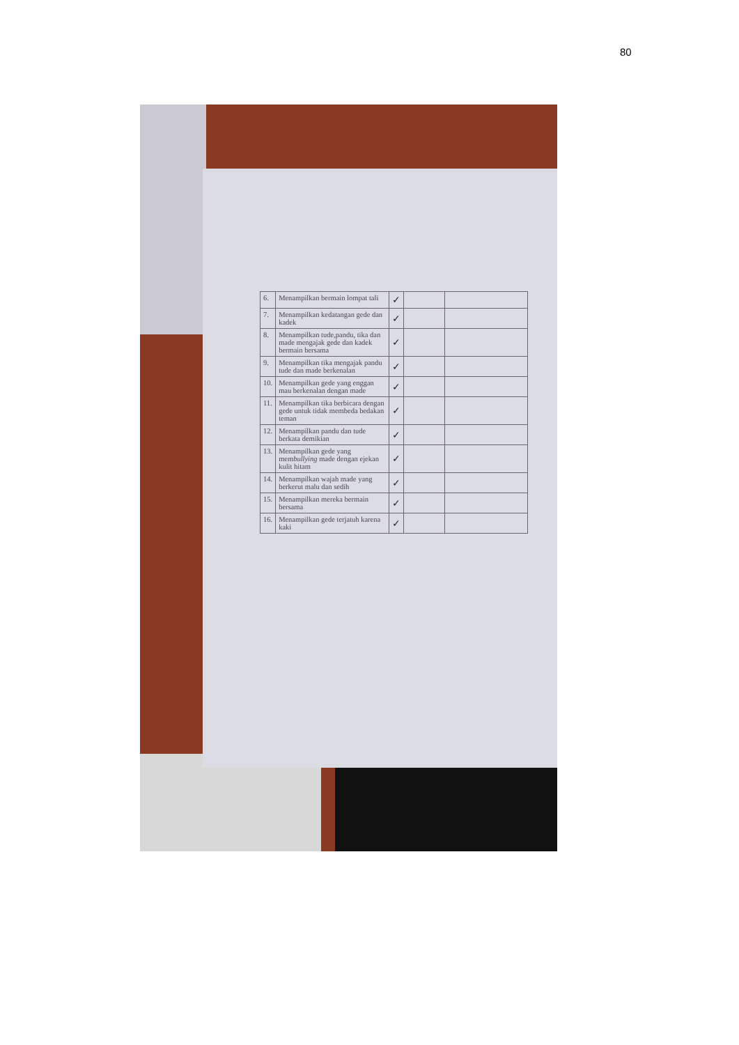80
| 6. | Menampilkan bermain lompat tali | ✓ | | |
| 7. | Menampilkan kedatangan gede dan kadek | ✓ | | |
| 8. | Menampilkan tude,pandu, tika dan made mengajak gede dan kadek bermain bersama | ✓ | | |
| 9. | Menampilkan tika mengajak pandu tude dan made berkenalan | ✓ | | |
| 10. | Menampilkan gede yang enggan mau berkenalan dengan made | ✓ | | |
| 11. | Menampilkan tika berbicara dengan gede untuk tidak membeda bedakan teman | ✓ | | |
| 12. | Menampilkan pandu dan tude berkata demikian | ✓ | | |
| 13. | Menampilkan gede yang mem bullying made dengan ejekan kulit hitam | ✓ | | |
| 14. | Menampilkan wajah made yang berkerut malu dan sedih | ✓ | | |
| 15. | Menampilkan mereka bermain bersama | ✓ | | |
| 16. | Menampilkan gede terjatuh karena kaki | ✓ | | |